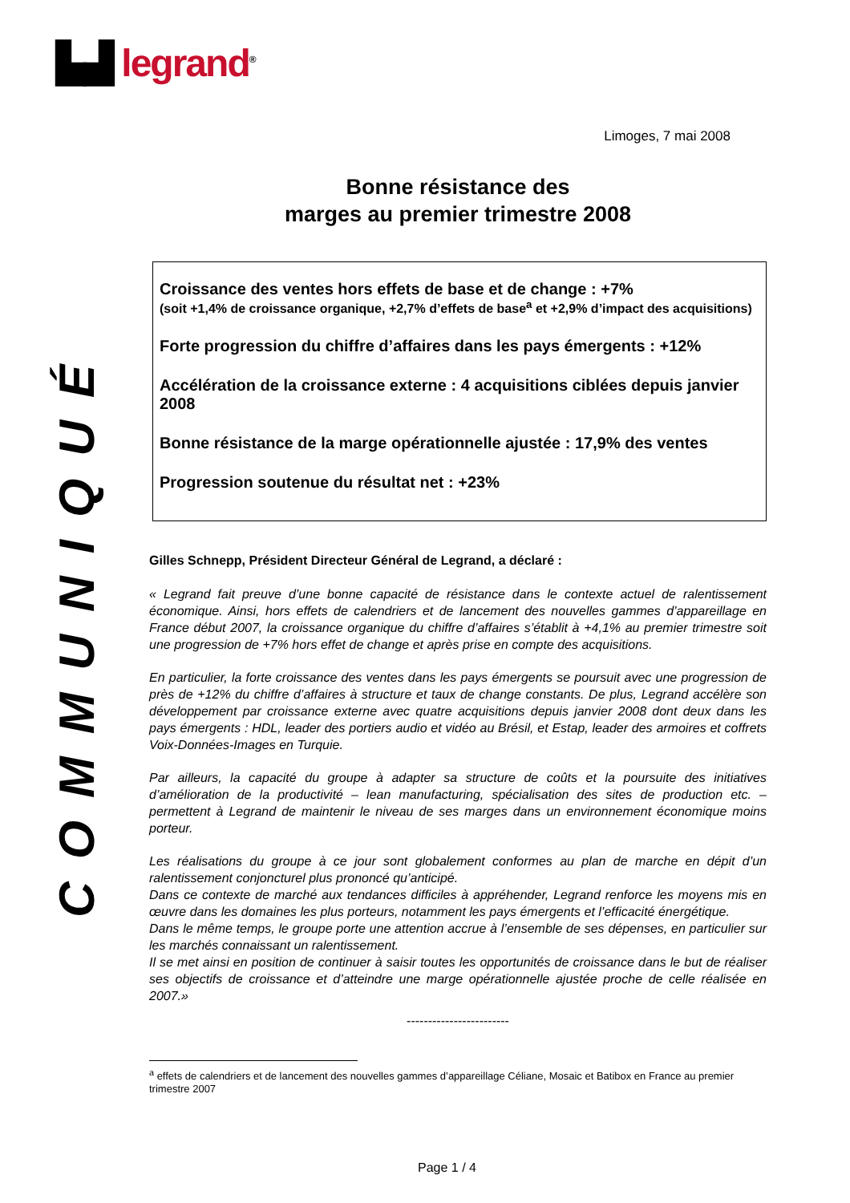▙▟ legrand<sup>®</sup>
COMMUNIQUÉ
Limoges, 7 mai 2008
Bonne résistance des
marges au premier trimestre 2008
Croissance des ventes hors effets de base et de change : +7%
(soit +1,4% de croissance organique, +2,7% d’effets de base<sup>a</sup> et +2,9% d’impact des acquisitions)
Forte progression du chiffre d’affaires dans les pays émergents : +12%
Accélération de la croissance externe : 4 acquisitions ciblées depuis janvier 2008
Bonne résistance de la marge opérationnelle ajustée : 17,9% des ventes
Progression soutenue du résultat net : +23%
Gilles Schnepp, Président Directeur Général de Legrand, a déclaré :
« Legrand fait preuve d’une bonne capacité de résistance dans le contexte actuel de ralentissement économique. Ainsi, hors effets de calendriers et de lancement des nouvelles gammes d’appareillage en France début 2007, la croissance organique du chiffre d’affaires s’établit à +4,1% au premier trimestre soit une progression de +7% hors effet de change et après prise en compte des acquisitions.
En particulier, la forte croissance des ventes dans les pays émergents se poursuit avec une progression de près de +12% du chiffre d’affaires à structure et taux de change constants. De plus, Legrand accélère son développement par croissance externe avec quatre acquisitions depuis janvier 2008 dont deux dans les pays émergents : HDL, leader des portiers audio et vidéo au Brésil, et Estap, leader des armoires et coffrets Voix-Données-Images en Turquie.
Par ailleurs, la capacité du groupe à adapter sa structure de coûts et la poursuite des initiatives d’amélioration de la productivité – lean manufacturing, spécialisation des sites de production etc. – permettent à Legrand de maintenir le niveau de ses marges dans un environnement économique moins porteur.
Les réalisations du groupe à ce jour sont globalement conformes au plan de marche en dépit d’un ralentissement conjoncturel plus prononcé qu’anticipé.
Dans ce contexte de marché aux tendances difficiles à appréhender, Legrand renforce les moyens mis en œuvre dans les domaines les plus porteurs, notamment les pays émergents et l’efficacité énergétique.
Dans le même temps, le groupe porte une attention accrue à l’ensemble de ses dépenses, en particulier sur les marchés connaissant un ralentissement.
Il se met ainsi en position de continuer à saisir toutes les opportunités de croissance dans le but de réaliser ses objectifs de croissance et d’atteindre une marge opérationnelle ajustée proche de celle réalisée en 2007.»
------------------------
<sup>a</sup> effets de calendriers et de lancement des nouvelles gammes d’appareillage Céliane, Mosaic et Batibox en France au premier trimestre 2007
Page 1 / 4